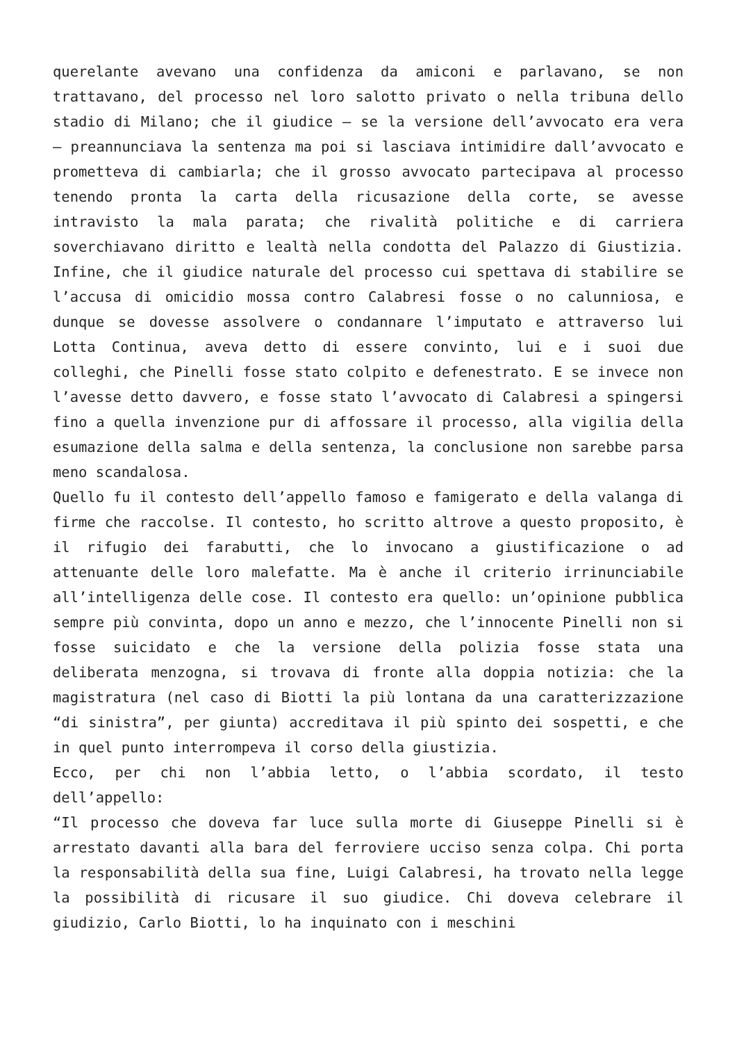querelante avevano una confidenza da amiconi e parlavano, se non trattavano, del processo nel loro salotto privato o nella tribuna dello stadio di Milano; che il giudice – se la versione dell’avvocato era vera – preannunciava la sentenza ma poi si lasciava intimidire dall’avvocato e prometteva di cambiarla; che il grosso avvocato partecipava al processo tenendo pronta la carta della ricusazione della corte, se avesse intravisto la mala parata; che rivalità politiche e di carriera soverchiavano diritto e lealtà nella condotta del Palazzo di Giustizia. Infine, che il giudice naturale del processo cui spettava di stabilire se l’accusa di omicidio mossa contro Calabresi fosse o no calunniosa, e dunque se dovesse assolvere o condannare l’imputato e attraverso lui Lotta Continua, aveva detto di essere convinto, lui e i suoi due colleghi, che Pinelli fosse stato colpito e defenestrato. E se invece non l’avesse detto davvero, e fosse stato l’avvocato di Calabresi a spingersi fino a quella invenzione pur di affossare il processo, alla vigilia della esumazione della salma e della sentenza, la conclusione non sarebbe parsa meno scandalosa.
Quello fu il contesto dell’appello famoso e famigerato e della valanga di firme che raccolse. Il contesto, ho scritto altrove a questo proposito, è il rifugio dei farabutti, che lo invocano a giustificazione o ad attenuante delle loro malefatte. Ma è anche il criterio irrinunciabile all’intelligenza delle cose. Il contesto era quello: un’opinione pubblica sempre più convinta, dopo un anno e mezzo, che l’innocente Pinelli non si fosse suicidato e che la versione della polizia fosse stata una deliberata menzogna, si trovava di fronte alla doppia notizia: che la magistratura (nel caso di Biotti la più lontana da una caratterizzazione “di sinistra”, per giunta) accreditava il più spinto dei sospetti, e che in quel punto interrompeva il corso della giustizia.
Ecco, per chi non l’abbia letto, o l’abbia scordato, il testo dell’appello:
“Il processo che doveva far luce sulla morte di Giuseppe Pinelli si è arrestato davanti alla bara del ferroviere ucciso senza colpa. Chi porta la responsabilità della sua fine, Luigi Calabresi, ha trovato nella legge la possibilità di ricusare il suo giudice. Chi doveva celebrare il giudizio, Carlo Biotti, lo ha inquinato con i meschini